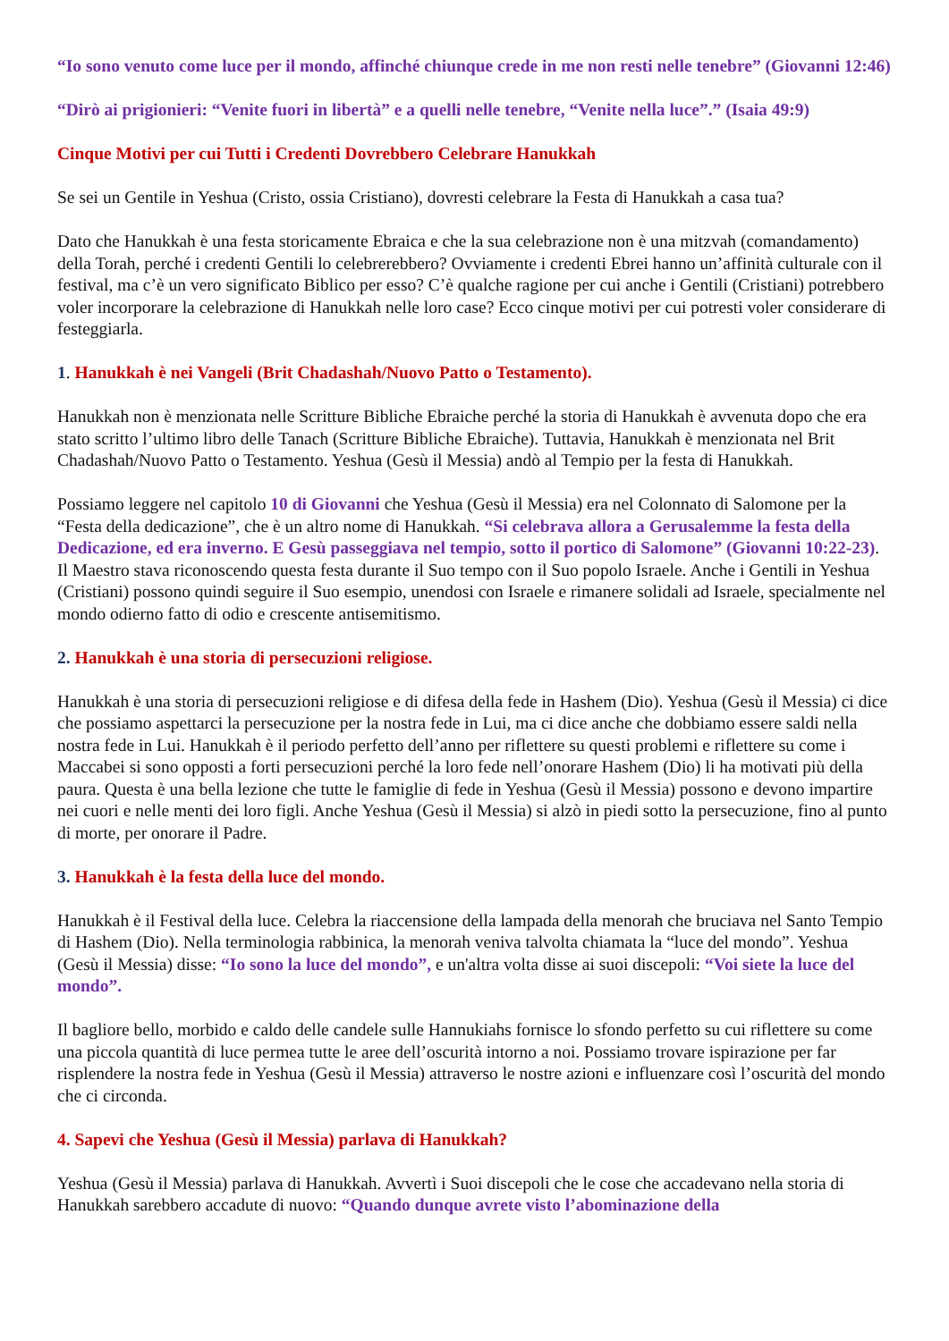“Io sono venuto come luce per il mondo, affinché chiunque crede in me non resti nelle tenebre” (Giovanni 12:46)
“Dirò ai prigionieri: “Venite fuori in libertà” e a quelli nelle tenebre, “Venite nella luce”.” (Isaia 49:9)
Cinque Motivi per cui Tutti i Credenti Dovrebbero Celebrare Hanukkah
Se sei un Gentile in Yeshua (Cristo, ossia Cristiano), dovresti celebrare la Festa di Hanukkah a casa tua?
Dato che Hanukkah è una festa storicamente Ebraica e che la sua celebrazione non è una mitzvah (comandamento) della Torah, perché i credenti Gentili lo celebrerebbero? Ovviamente i credenti Ebrei hanno un’affinità culturale con il festival, ma c’è un vero significato Biblico per esso? C’è qualche ragione per cui anche i Gentili (Cristiani) potrebbero voler incorporare la celebrazione di Hanukkah nelle loro case? Ecco cinque motivi per cui potresti voler considerare di festeggiarla.
1. Hanukkah è nei Vangeli (Brit Chadashah/Nuovo Patto o Testamento).
Hanukkah non è menzionata nelle Scritture Bibliche Ebraiche perché la storia di Hanukkah è avvenuta dopo che era stato scritto l’ultimo libro delle Tanach (Scritture Bibliche Ebraiche). Tuttavia, Hanukkah è menzionata nel Brit Chadashah/Nuovo Patto o Testamento. Yeshua (Gesù il Messia) andò al Tempio per la festa di Hanukkah.
Possiamo leggere nel capitolo 10 di Giovanni che Yeshua (Gesù il Messia) era nel Colonnato di Salomone per la “Festa della dedicazione”, che è un altro nome di Hanukkah. “Si celebrava allora a Gerusalemme la festa della Dedicazione, ed era inverno. E Gesù passeggiava nel tempio, sotto il portico di Salomone” (Giovanni 10:22-23). Il Maestro stava riconoscendo questa festa durante il Suo tempo con il Suo popolo Israele. Anche i Gentili in Yeshua (Cristiani) possono quindi seguire il Suo esempio, unendosi con Israele e rimanere solidali ad Israele, specialmente nel mondo odierno fatto di odio e crescente antisemitismo.
2. Hanukkah è una storia di persecuzioni religiose.
Hanukkah è una storia di persecuzioni religiose e di difesa della fede in Hashem (Dio). Yeshua (Gesù il Messia) ci dice che possiamo aspettarci la persecuzione per la nostra fede in Lui, ma ci dice anche che dobbiamo essere saldi nella nostra fede in Lui. Hanukkah è il periodo perfetto dell’anno per riflettere su questi problemi e riflettere su come i Maccabei si sono opposti a forti persecuzioni perché la loro fede nell’onorare Hashem (Dio) li ha motivati più della paura. Questa è una bella lezione che tutte le famiglie di fede in Yeshua (Gesù il Messia) possono e devono impartire nei cuori e nelle menti dei loro figli. Anche Yeshua (Gesù il Messia) si alzò in piedi sotto la persecuzione, fino al punto di morte, per onorare il Padre.
3. Hanukkah è la festa della luce del mondo.
Hanukkah è il Festival della luce. Celebra la riaccensione della lampada della menorah che bruciava nel Santo Tempio di Hashem (Dio). Nella terminologia rabbinica, la menorah veniva talvolta chiamata la “luce del mondo”. Yeshua (Gesù il Messia) disse: “Io sono la luce del mondo”, e un'altra volta disse ai suoi discepoli: “Voi siete la luce del mondo”.
Il bagliore bello, morbido e caldo delle candele sulle Hannukiahs fornisce lo sfondo perfetto su cui riflettere su come una piccola quantità di luce permea tutte le aree dell’oscurità intorno a noi. Possiamo trovare ispirazione per far risplendere la nostra fede in Yeshua (Gesù il Messia) attraverso le nostre azioni e influenzare così l’oscurità del mondo che ci circonda.
4. Sapevi che Yeshua (Gesù il Messia) parlava di Hanukkah?
Yeshua (Gesù il Messia) parlava di Hanukkah. Avvertì i Suoi discepoli che le cose che accadevano nella storia di Hanukkah sarebbero accadute di nuovo: “Quando dunque avrete visto l’abominazione della